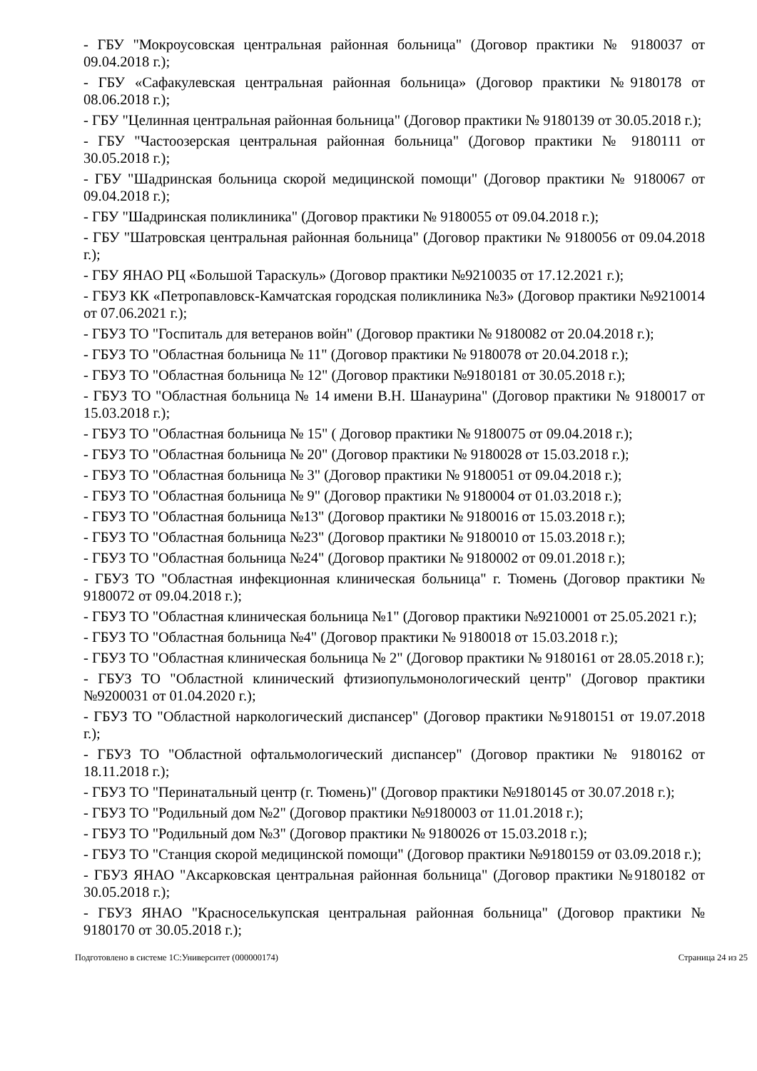- ГБУ "Мокроусовская центральная районная больница" (Договор практики № 9180037 от 09.04.2018 г.);
- ГБУ «Сафакулевская центральная районная больница» (Договор практики №9180178 от 08.06.2018 г.);
- ГБУ "Целинная центральная районная больница" (Договор практики № 9180139 от 30.05.2018 г.);
- ГБУ "Частоозерская центральная районная больница" (Договор практики № 9180111 от 30.05.2018 г.);
- ГБУ "Шадринская больница скорой медицинской помощи" (Договор практики № 9180067 от 09.04.2018 г.);
- ГБУ "Шадринская поликлиника" (Договор практики № 9180055 от 09.04.2018 г.);
- ГБУ "Шатровская центральная районная больница" (Договор практики № 9180056 от 09.04.2018 г.);
- ГБУ ЯНАО РЦ «Большой Тараскуль» (Договор практики №9210035 от 17.12.2021 г.);
- ГБУЗ КК «Петропавловск-Камчатская городская поликлиника №3» (Договор практики №9210014 от 07.06.2021 г.);
- ГБУЗ ТО "Госпиталь для ветеранов войн" (Договор практики № 9180082 от 20.04.2018 г.);
- ГБУЗ ТО "Областная больница № 11" (Договор практики № 9180078 от 20.04.2018 г.);
- ГБУЗ ТО "Областная больница № 12" (Договор практики №9180181 от 30.05.2018 г.);
- ГБУЗ ТО "Областная больница № 14 имени В.Н. Шанаурина" (Договор практики № 9180017 от 15.03.2018 г.);
- ГБУЗ ТО "Областная больница № 15" ( Договор практики № 9180075 от 09.04.2018 г.);
- ГБУЗ ТО "Областная больница № 20" (Договор практики № 9180028 от 15.03.2018 г.);
- ГБУЗ ТО "Областная больница № 3" (Договор практики № 9180051 от 09.04.2018 г.);
- ГБУЗ ТО "Областная больница № 9" (Договор практики № 9180004 от 01.03.2018 г.);
- ГБУЗ ТО "Областная больница №13" (Договор практики № 9180016 от 15.03.2018 г.);
- ГБУЗ ТО "Областная больница №23" (Договор практики № 9180010 от 15.03.2018 г.);
- ГБУЗ ТО "Областная больница №24" (Договор практики № 9180002 от 09.01.2018 г.);
- ГБУЗ ТО "Областная инфекционная клиническая больница" г. Тюмень (Договор практики № 9180072 от 09.04.2018 г.);
- ГБУЗ ТО "Областная клиническая больница №1" (Договор практики №9210001 от 25.05.2021 г.);
- ГБУЗ ТО "Областная больница №4" (Договор практики № 9180018 от 15.03.2018 г.);
- ГБУЗ ТО "Областная клиническая больница № 2" (Договор практики № 9180161 от 28.05.2018 г.);
- ГБУЗ ТО "Областной клинический фтизиопульмонологический центр" (Договор практики №9200031 от 01.04.2020 г.);
- ГБУЗ ТО "Областной наркологический диспансер" (Договор практики №9180151 от 19.07.2018 г.);
- ГБУЗ ТО "Областной офтальмологический диспансер" (Договор практики № 9180162 от 18.11.2018 г.);
- ГБУЗ ТО "Перинатальный центр (г. Тюмень)" (Договор практики №9180145 от 30.07.2018 г.);
- ГБУЗ ТО "Родильный дом №2" (Договор практики №9180003 от 11.01.2018 г.);
- ГБУЗ ТО "Родильный дом №3" (Договор практики № 9180026 от 15.03.2018 г.);
- ГБУЗ ТО "Станция скорой медицинской помощи" (Договор практики №9180159 от 03.09.2018 г.);
- ГБУЗ ЯНАО "Аксарковская центральная районная больница" (Договор практики №9180182 от 30.05.2018 г.);
- ГБУЗ ЯНАО "Красноселькупская центральная районная больница" (Договор практики № 9180170 от 30.05.2018 г.);
Подготовлено в системе 1С:Университет (000000174) Страница 24 из 25